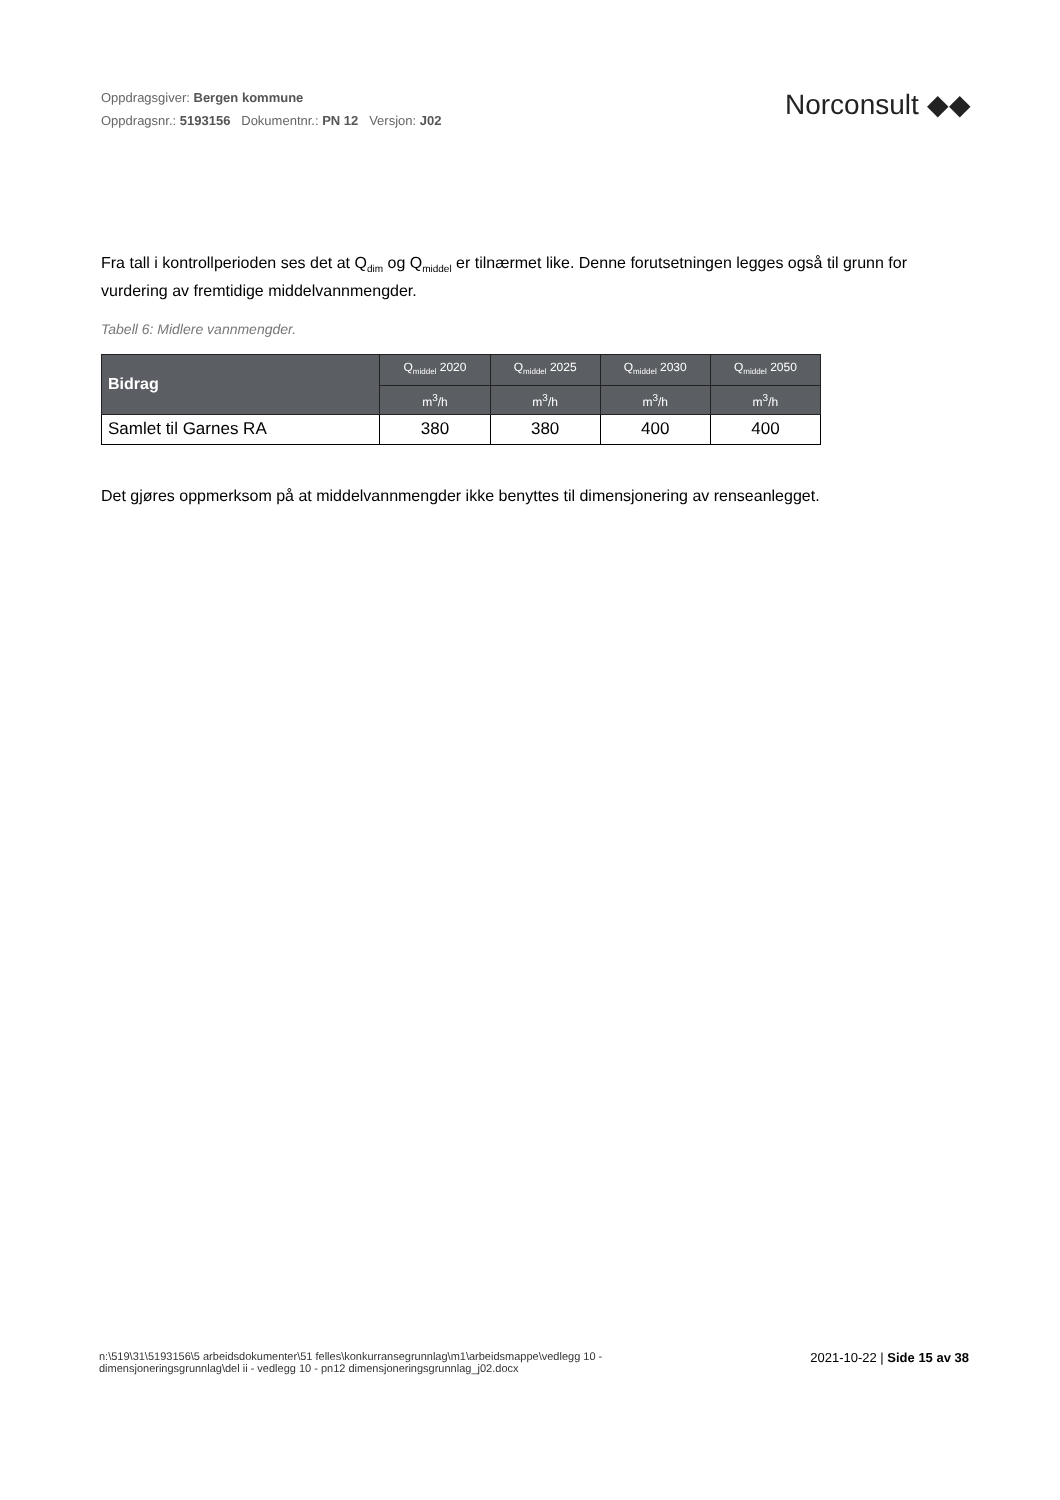Oppdragsgiver: Bergen kommune
Oppdragsnr.: 5193156 Dokumentnr.: PN 12 Versjon: J02
Norconsult ◆◆
Fra tall i kontrollperioden ses det at Q<sub>dim</sub> og Q<sub>middel</sub> er tilnærmet like. Denne forutsetningen legges også til grunn for vurdering av fremtidige middelvannmengder.
Tabell 6: Midlere vannmengder.
| Bidrag | Q<sub>middel</sub> 2020 | Q<sub>middel</sub> 2025 | Q<sub>middel</sub> 2030 | Q<sub>middel</sub> 2050 |
| --- | --- | --- | --- | --- |
| | m<sup>3</sup>/h | m<sup>3</sup>/h | m<sup>3</sup>/h | m<sup>3</sup>/h |
| Samlet til Garnes RA | 380 | 380 | 400 | 400 |
Det gjøres oppmerksom på at middelvannmengder ikke benyttes til dimensjonering av renseanlegget.
n:\519\31\5193156\5 arbeidsdokumenter\51 felles\konkurransegrunnlag\m1\arbeidsmappe\vedlegg 10 -
dimensjoneringsgrunnlag\del ii - vedlegg 10 - pn12 dimensjoneringsgrunnlag_j02.docx
2021-10-22 | Side 15 av 38